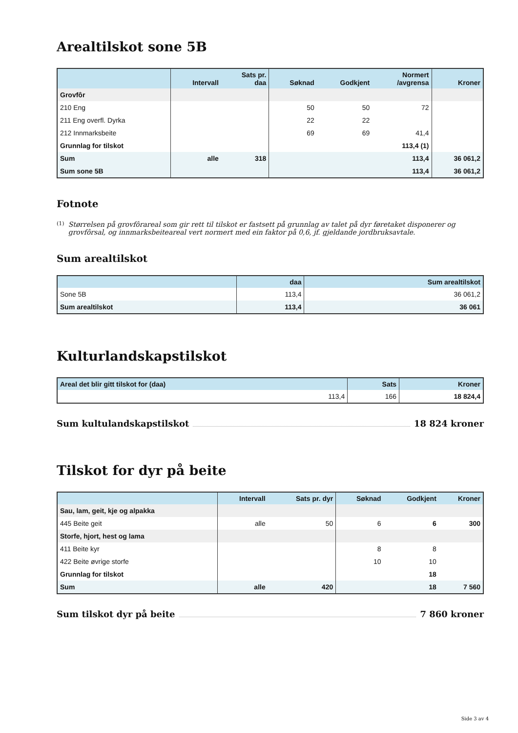Arealtilskot sone 5B
| | Intervall | Sats pr. daa | Søknad | Godkjent | Normert /avgrensa | Kroner |
| --- | --- | --- | --- | --- | --- | --- |
| Grovfôr | | | | | | |
| 210 Eng | | | 50 | 50 | 72 | |
| 211 Eng overfl. Dyrka | | | 22 | 22 | | |
| 212 Innmarksbeite | | | 69 | 69 | 41,4 | |
| Grunnlag for tilskot | | | | | 113,4 (1) | |
| Sum | alle | 318 | | | 113,4 | 36 061,2 |
| Sum sone 5B | | | | | 113,4 | 36 061,2 |
Fotnote
(1)
Størrelsen på grovfôrareal som gir rett til tilskot er fastsett på grunnlag av talet på dyr føretaket disponerer og grovfôrsal, og innmarksbeiteareal vert normert med ein faktor på 0,6, jf. gjeldande jordbruksavtale.
Sum arealtilskot
| | daa | Sum arealtilskot |
| --- | --- | --- |
| Sone 5B | 113,4 | 36 061,2 |
| Sum arealtilskot | 113,4 | 36 061 |
Kulturlandskapstilskot
| Areal det blir gitt tilskot for (daa) | Sats | Kroner |
| --- | --- | --- |
| 113,4 | 166 | 18 824,4 |
Sum kultulandskapstilskot 18 824 kroner
Tilskot for dyr på beite
| | Intervall | Sats pr. dyr | Søknad | Godkjent | Kroner |
| --- | --- | --- | --- | --- | --- |
| Sau, lam, geit, kje og alpakka | | | | | |
| 445 Beite geit | alle | 50 | 6 | 6 | 300 |
| Storfe, hjort, hest og lama | | | | | |
| 411 Beite kyr | | | 8 | 8 | |
| 422 Beite øvrige storfe | | | 10 | 10 | |
| Grunnlag for tilskot | | | | 18 | |
| Sum | alle | 420 | | 18 | 7 560 |
Sum tilskot dyr på beite 7 860 kroner
Side 3 av 4